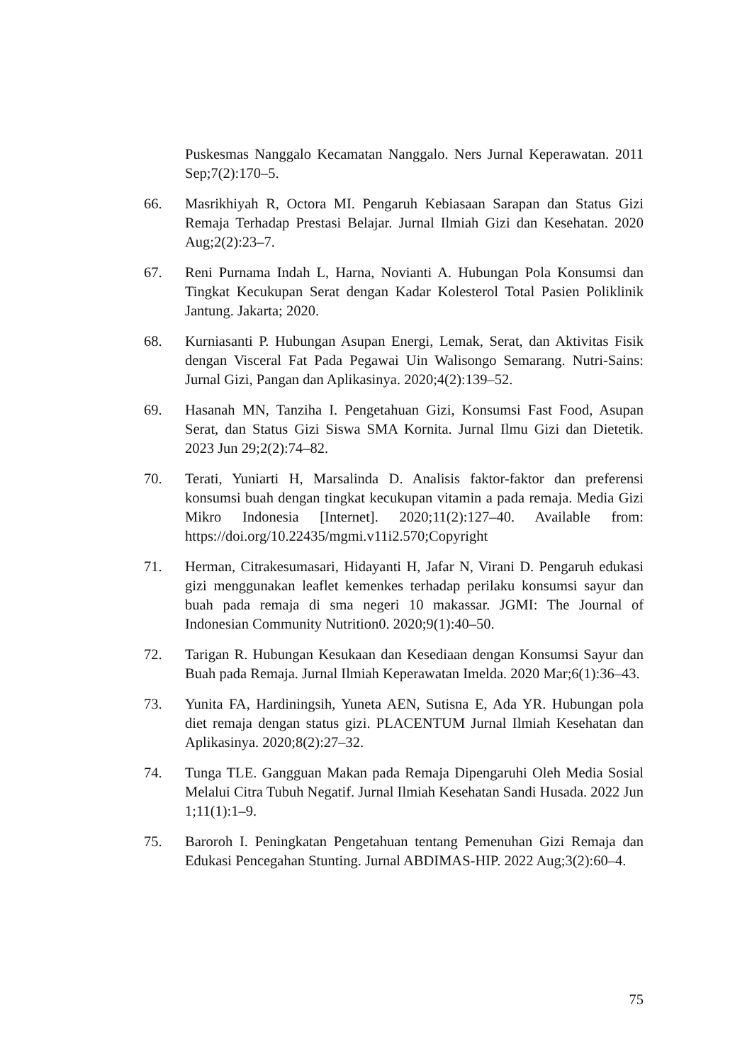Puskesmas Nanggalo Kecamatan Nanggalo. Ners Jurnal Keperawatan. 2011 Sep;7(2):170–5.
66. Masrikhiyah R, Octora MI. Pengaruh Kebiasaan Sarapan dan Status Gizi Remaja Terhadap Prestasi Belajar. Jurnal Ilmiah Gizi dan Kesehatan. 2020 Aug;2(2):23–7.
67. Reni Purnama Indah L, Harna, Novianti A. Hubungan Pola Konsumsi dan Tingkat Kecukupan Serat dengan Kadar Kolesterol Total Pasien Poliklinik Jantung. Jakarta; 2020.
68. Kurniasanti P. Hubungan Asupan Energi, Lemak, Serat, dan Aktivitas Fisik dengan Visceral Fat Pada Pegawai Uin Walisongo Semarang. Nutri-Sains: Jurnal Gizi, Pangan dan Aplikasinya. 2020;4(2):139–52.
69. Hasanah MN, Tanziha I. Pengetahuan Gizi, Konsumsi Fast Food, Asupan Serat, dan Status Gizi Siswa SMA Kornita. Jurnal Ilmu Gizi dan Dietetik. 2023 Jun 29;2(2):74–82.
70. Terati, Yuniarti H, Marsalinda D. Analisis faktor-faktor dan preferensi konsumsi buah dengan tingkat kecukupan vitamin a pada remaja. Media Gizi Mikro Indonesia [Internet]. 2020;11(2):127–40. Available from: https://doi.org/10.22435/mgmi.v11i2.570;Copyright
71. Herman, Citrakesumasari, Hidayanti H, Jafar N, Virani D. Pengaruh edukasi gizi menggunakan leaflet kemenkes terhadap perilaku konsumsi sayur dan buah pada remaja di sma negeri 10 makassar. JGMI: The Journal of Indonesian Community Nutrition0. 2020;9(1):40–50.
72. Tarigan R. Hubungan Kesukaan dan Kesediaan dengan Konsumsi Sayur dan Buah pada Remaja. Jurnal Ilmiah Keperawatan Imelda. 2020 Mar;6(1):36–43.
73. Yunita FA, Hardiningsih, Yuneta AEN, Sutisna E, Ada YR. Hubungan pola diet remaja dengan status gizi. PLACENTUM Jurnal Ilmiah Kesehatan dan Aplikasinya. 2020;8(2):27–32.
74. Tunga TLE. Gangguan Makan pada Remaja Dipengaruhi Oleh Media Sosial Melalui Citra Tubuh Negatif. Jurnal Ilmiah Kesehatan Sandi Husada. 2022 Jun 1;11(1):1–9.
75. Baroroh I. Peningkatan Pengetahuan tentang Pemenuhan Gizi Remaja dan Edukasi Pencegahan Stunting. Jurnal ABDIMAS-HIP. 2022 Aug;3(2):60–4.
75